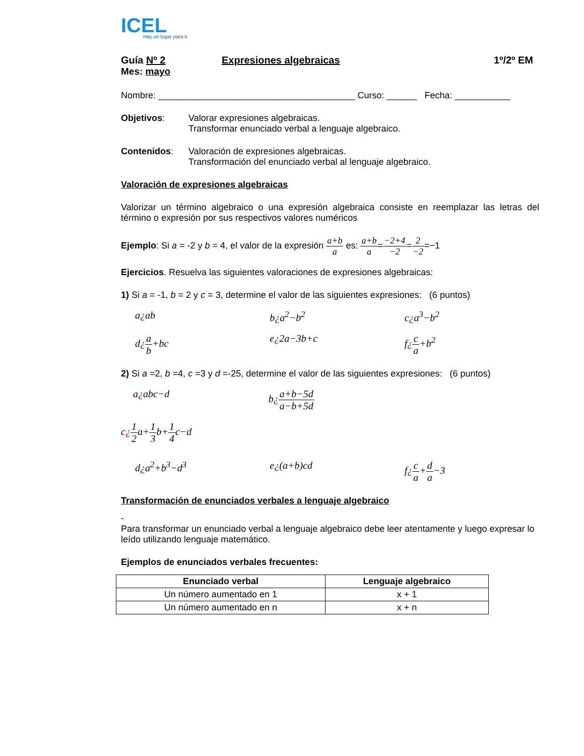ICEL
Hay un lugar para ti
Guía Nº 2 Expresiones algebraicas 1º/2º EM
Mes: mayo
Nombre: _______________________________________ Curso: ______ Fecha: ___________
Objetivos: Valorar expresiones algebraicas.
Transformar enunciado verbal a lenguaje algebraico.
Contenidos: Valoración de expresiones algebraicas.
Transformación del enunciado verbal al lenguaje algebraico.
Valoración de expresiones algebraicas
Valorizar un término algebraico o una expresión algebraica consiste en reemplazar las letras del término o expresión por sus respectivos valores numéricos
Ejemplo: Si a = -2 y b = 4, el valor de la expresión a+b a es: a+b a=−2+4 −2=2 −2=−1
Ejercicios. Resuelva las siguientes valoraciones de expresiones algebraicas:
1) Si a = -1, b = 2 y c = 3, determine el valor de las siguientes expresiones: (6 puntos)
a¿ab b¿a<sup>2</sup>−b<sup>2</sup> c¿a<sup>3</sup>−b<sup>2</sup>
d¿a b+bc e¿2a−3b+c f¿c a+b<sup>2</sup>
2) Si a =2, b =4, c =3 y d =-25, determine el valor de las siguientes expresiones: (6 puntos)
a¿abc−d b¿a+b−5d a−b+5d
c¿1 2a+1 3b+1 4c−d
d¿a<sup>2</sup>+b<sup>3</sup>−d<sup>3</sup> e¿(a+b)cd f¿c a+d a−3
Transformación de enunciados verbales a lenguaje algebraico
-
Para transformar un enunciado verbal a lenguaje algebraico debe leer atentamente y luego expresar lo leído utilizando lenguaje matemático.
Ejemplos de enunciados verbales frecuentes:
| Enunciado verbal | Lenguaje algebraico |
| --- | --- |
| Un número aumentado en 1 | x + 1 |
| Un número aumentado en n | x + n |